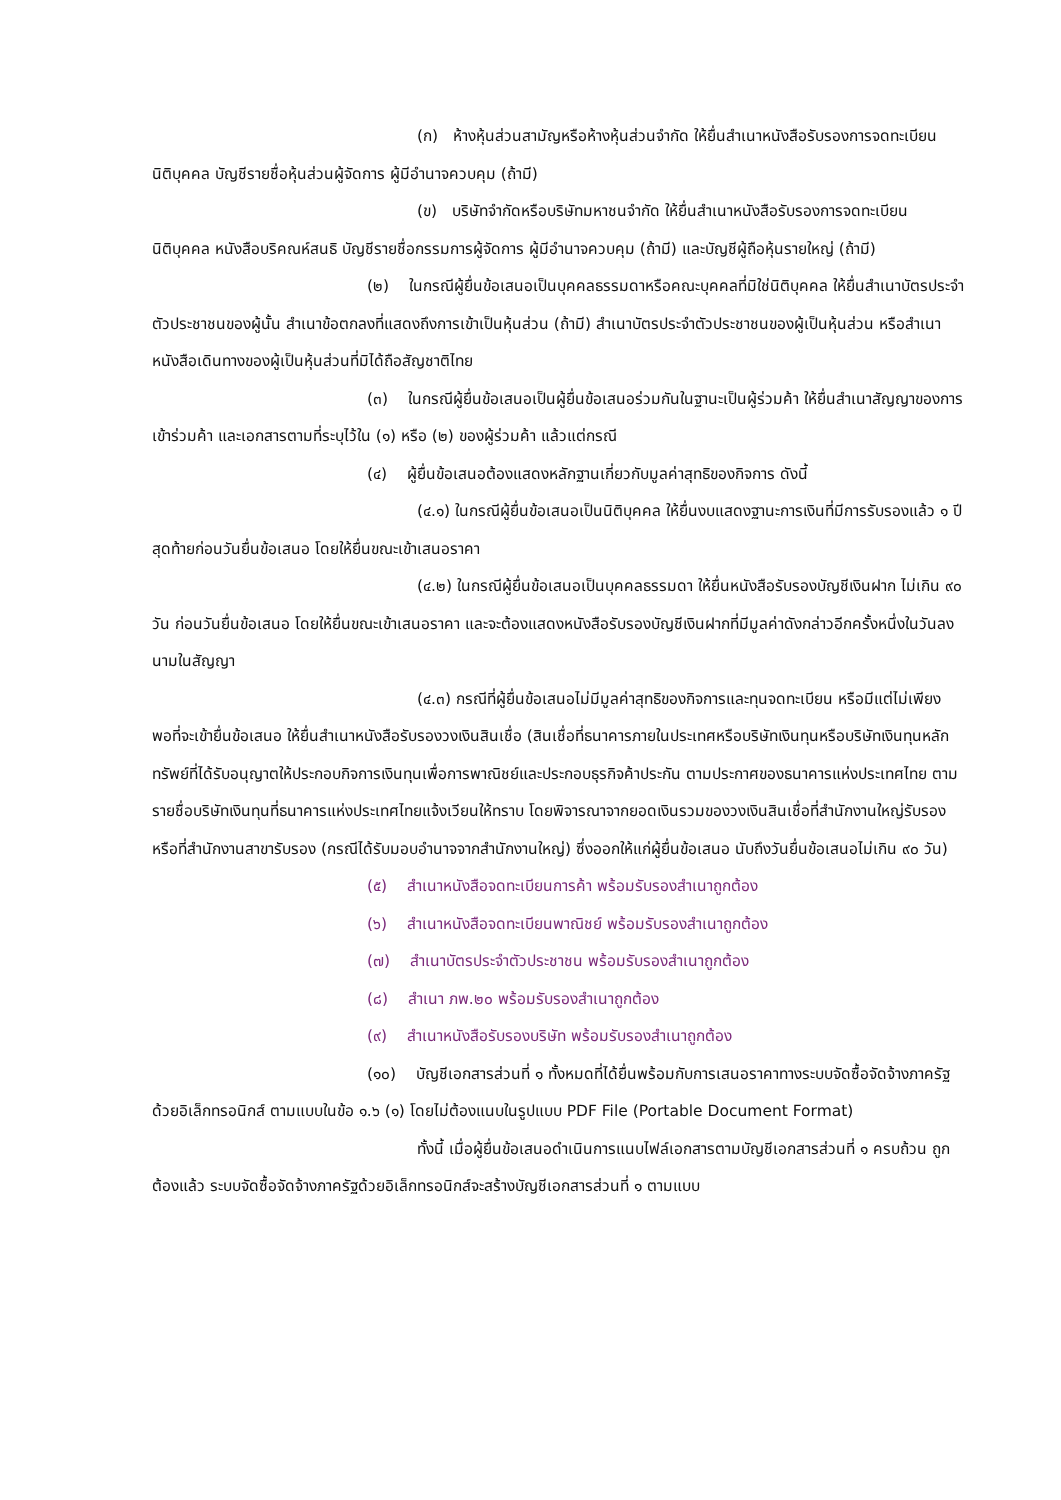(ก) ห้างหุ้นส่วนสามัญหรือห้างหุ้นส่วนจำกัด ให้ยื่นสำเนาหนังสือรับรองการจดทะเบียนนิติบุคคล บัญชีรายชื่อหุ้นส่วนผู้จัดการ ผู้มีอำนาจควบคุม (ถ้ามี)
(ข) บริษัทจำกัดหรือบริษัทมหาชนจำกัด ให้ยื่นสำเนาหนังสือรับรองการจดทะเบียน นิติบุคคล หนังสือบริคณห์สนธิ บัญชีรายชื่อกรรมการผู้จัดการ ผู้มีอำนาจควบคุม (ถ้ามี) และบัญชีผู้ถือหุ้นรายใหญ่ (ถ้ามี)
(๒) ในกรณีผู้ยื่นข้อเสนอเป็นบุคคลธรรมดาหรือคณะบุคคลที่มิใช่นิติบุคคล ให้ยื่นสำเนาบัตรประจำตัวประชาชนของผู้นั้น สำเนาข้อตกลงที่แสดงถึงการเข้าเป็นหุ้นส่วน (ถ้ามี) สำเนาบัตรประจำตัวประชาชนของผู้เป็นหุ้นส่วน หรือสำเนาหนังสือเดินทางของผู้เป็นหุ้นส่วนที่มิได้ถือสัญชาติไทย
(๓) ในกรณีผู้ยื่นข้อเสนอเป็นผู้ยื่นข้อเสนอร่วมกันในฐานะเป็นผู้ร่วมค้า ให้ยื่นสำเนาสัญญาของการเข้าร่วมค้า และเอกสารตามที่ระบุไว้ใน (๑) หรือ (๒) ของผู้ร่วมค้า แล้วแต่กรณี
(๔) ผู้ยื่นข้อเสนอต้องแสดงหลักฐานเกี่ยวกับมูลค่าสุทธิของกิจการ ดังนี้
(๔.๑) ในกรณีผู้ยื่นข้อเสนอเป็นนิติบุคคล ให้ยื่นงบแสดงฐานะการเงินที่มีการรับรองแล้ว ๑ ปีสุดท้ายก่อนวันยื่นข้อเสนอ โดยให้ยื่นขณะเข้าเสนอราคา
(๔.๒) ในกรณีผู้ยื่นข้อเสนอเป็นบุคคลธรรมดา ให้ยื่นหนังสือรับรองบัญชีเงินฝาก ไม่เกิน ๙๐ วัน ก่อนวันยื่นข้อเสนอ โดยให้ยื่นขณะเข้าเสนอราคา และจะต้องแสดงหนังสือรับรองบัญชีเงินฝากที่มีมูลค่าดังกล่าวอีกครั้งหนึ่งในวันลงนามในสัญญา
(๔.๓) กรณีที่ผู้ยื่นข้อเสนอไม่มีมูลค่าสุทธิของกิจการและทุนจดทะเบียน หรือมีแต่ไม่เพียงพอที่จะเข้ายื่นข้อเสนอ ให้ยื่นสำเนาหนังสือรับรองวงเงินสินเชื่อ (สินเชื่อที่ธนาคารภายในประเทศหรือบริษัทเงินทุนหรือบริษัทเงินทุนหลักทรัพย์ที่ได้รับอนุญาตให้ประกอบกิจการเงินทุนเพื่อการพาณิชย์และประกอบธุรกิจค้าประกัน ตามประกาศของธนาคารแห่งประเทศไทย ตามรายชื่อบริษัทเงินทุนที่ธนาคารแห่งประเทศไทยแจ้งเวียนให้ทราบ โดยพิจารณาจากยอดเงินรวมของวงเงินสินเชื่อที่สำนักงานใหญ่รับรองหรือที่สำนักงานสาขารับรอง (กรณีได้รับมอบอำนาจจากสำนักงานใหญ่) ซึ่งออกให้แก่ผู้ยื่นข้อเสนอ นับถึงวันยื่นข้อเสนอไม่เกิน ๙๐ วัน)
(๕) สำเนาหนังสือจดทะเบียนการค้า พร้อมรับรองสำเนาถูกต้อง
(๖) สำเนาหนังสือจดทะเบียนพาณิชย์ พร้อมรับรองสำเนาถูกต้อง
(๗) สำเนาบัตรประจำตัวประชาชน พร้อมรับรองสำเนาถูกต้อง
(๘) สำเนา ภพ.๒๐ พร้อมรับรองสำเนาถูกต้อง
(๙) สำเนาหนังสือรับรองบริษัท พร้อมรับรองสำเนาถูกต้อง
(๑๐) บัญชีเอกสารส่วนที่ ๑ ทั้งหมดที่ได้ยื่นพร้อมกับการเสนอราคาทางระบบจัดซื้อจัดจ้างภาครัฐด้วยอิเล็กทรอนิกส์ ตามแบบในข้อ ๑.๖ (๑) โดยไม่ต้องแนบในรูปแบบ PDF File (Portable Document Format)
ทั้งนี้ เมื่อผู้ยื่นข้อเสนอดำเนินการแนบไฟล์เอกสารตามบัญชีเอกสารส่วนที่ ๑ ครบถ้วน ถูกต้องแล้ว ระบบจัดซื้อจัดจ้างภาครัฐด้วยอิเล็กทรอนิกส์จะสร้างบัญชีเอกสารส่วนที่ ๑ ตามแบบ